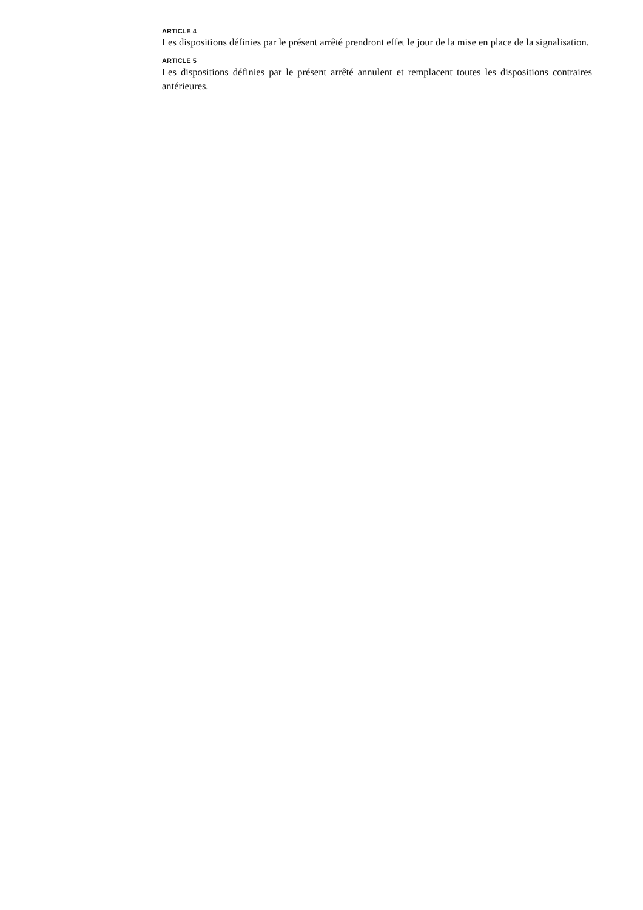ARTICLE 4
Les dispositions définies par le présent arrêté prendront effet le jour de la mise en place de la signalisation.
ARTICLE 5
Les dispositions définies par le présent arrêté annulent et remplacent toutes les dispositions contraires antérieures.